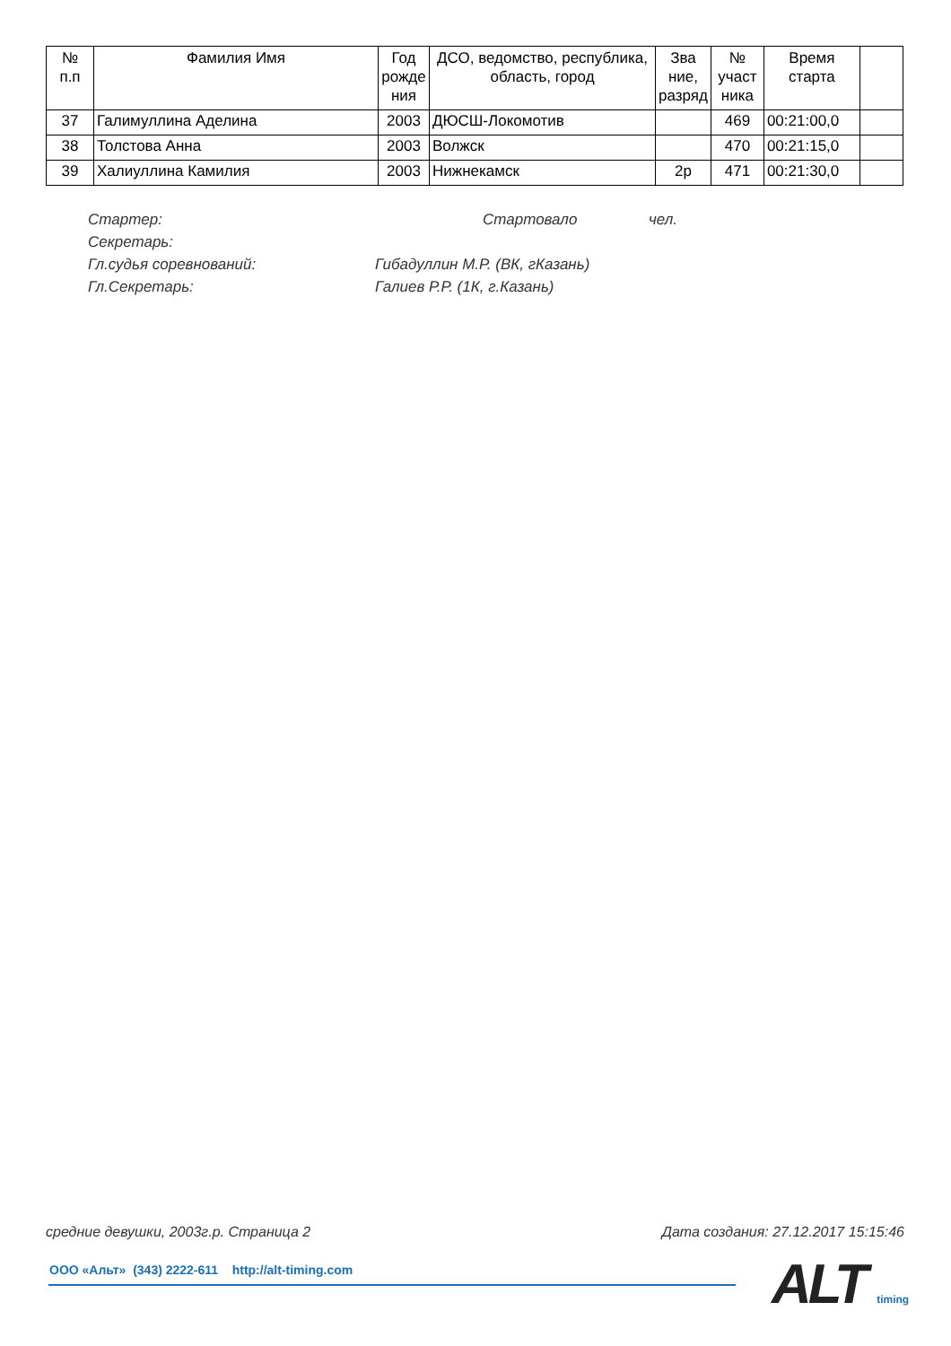| № п.п | Фамилия Имя | Год рожде ния | ДСО, ведомство, республика, область, город | Зва ние, разряд | № участ ника | Время старта | |
| --- | --- | --- | --- | --- | --- | --- | --- |
| 37 | Галимуллина Аделина | 2003 | ДЮСШ-Локомотив | | 469 | 00:21:00,0 | |
| 38 | Толстова Анна | 2003 | Волжск | | 470 | 00:21:15,0 | |
| 39 | Халиуллина Камилия | 2003 | Нижнекамск | 2р | 471 | 00:21:30,0 | |
Стартер: Стартовало чел.
Секретарь:
Гл.судья соревнований: Гибадуллин М.Р. (ВК, гКазань)
Гл.Секретарь: Галиев Р.Р. (1К, г.Казань)
средние девушки, 2003г.р. Страница 2 Дата создания: 27.12.2017 15:15:46
ООО «Альт» (343) 2222-611 http://alt-timing.com
ALT timing